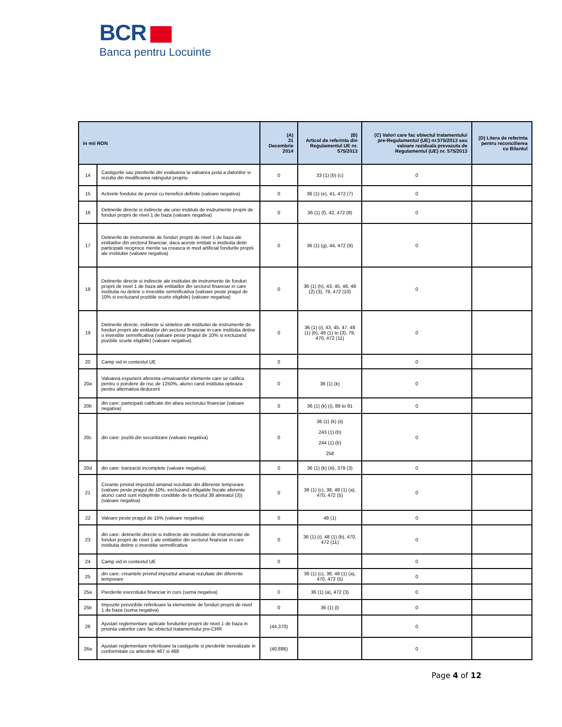BCR
Banca pentru Locuinte
| in mii RON | | (A) 31 Decembrie 2014 | (B) Articol de referinta din Regulamentul UE nr. 575/2013 | (C) Valori care fac obiectul tratamentului pre-Regulamentul (UE) nr.575/2013 sau valoare reziduala prevazuta de Regulamentul (UE) nr. 575/2013 | (D) Litera de referinta pentru reconcilierea cu Bilantul |
| --- | --- | --- | --- | --- | --- |
| 14 | Castigurile sau pierderile din evaluarea la valoarea justa a datoriilor si rezulta din modificarea ratingului propriu | 0 | 33 (1) (b) (c) | 0 | |
| 15 | Activele fondului de pensii cu beneficii definite (valoare negativa) | 0 | 36 (1) (e), 41, 472 (7) | 0 | |
| 16 | Detinerile directe si indirecte ale unei institutii de instrumente proprii de fonduri proprii de nivel 1 de baza (valoare negativa) | 0 | 36 (1) (f), 42, 472 (8) | 0 | |
| 17 | Detinerile de instrumente de fonduri proprii de nivel 1 de baza ale entitatilor din sectorul financiar, daca aceste entitati si institutia detin participatii reciproce menite sa creasca in mod artificial fondurile proprii ale institutiei (valoare negativa) | 0 | 36 (1) (g), 44, 472 (9) | 0 | |
| 18 | Detinerile directe si indirecte ale institutiei de instrumente de fonduri proprii de nivel 1 de baza ale entitatilor din sectorul financiar in care institutia nu detine o investitie semnificativa (valoare peste pragul de 10% si excluzand pozitiile scurte eligibile) (valoare negativa) | 0 | 36 (1) (h), 43, 45, 46, 49 (2) (3), 79, 472 (10) | 0 | |
| 19 | Detinerile directe, indirecte si sintetice ale institutiei de instrumente de fonduri proprii ale entitatilor din sectorul financiar in care institutia detine o investitie semnificativa (valoare peste pragul de 10% si excluzand pozitiile scurte eligibile) (valoare negativa) | 0 | 36 (1) (i), 43, 45, 47, 48 (1) (b), 49 (1) to (3), 79, 470, 472 (11) | 0 | |
| 20 | Camp vid in contextul UE | 0 | | 0 | |
| 20a | Valoarea expunerii aferenta urmatoarelor elemente care se califica pentru o pondere de risc de 1250%, atunci cand institutia opteaza pentru alternativa deducerii | 0 | 36 (1) (k) | 0 | |
| 20b | din care: participatii calificate din afara sectorului financiar (valoare negativa) | 0 | 36 (1) (k) (i), 89 to 91 | 0 | |
| 20c | din care: pozitii din securitizare (valoare negativa) | 0 | 36 (1) (k) (ii) 243 (1) (b) 244 (1) (b) 258 | 0 | |
| 20d | din care: tranzactii incomplete (valoare negativa) | 0 | 36 (1) (k) (iii), 379 (3) | 0 | |
| 21 | Creante privind impozitul amanat rezultate din diferente temporare (valoare peste pragul de 10%, excluzand obligatiile fiscale aferente atunci cand sunt indeplinite conditiile de la rticolul 38 alineatul (3)) (valoare negativa) | 0 | 36 (1) (c), 38, 48 (1) (a), 470, 472 (5) | 0 | |
| 22 | Valoare peste pragul de 15% (valoare negativa) | 0 | 48 (1) | 0 | |
| 23 | din care: detinerile directe si indirecte ale institutiei de instrumente de fonduri proprii de nivel 1 ale entitatilor din sectorul financiar in care institutia detine o investitie semnificativa | 0 | 36 (1) (i), 48 (1) (b), 470, 472 (11) | 0 | |
| 24 | Camp vid in contextul UE | 0 | | 0 | |
| 25 | din care: creantele privind impozitul amanat rezultate din diferente temporare | | 36 (1) (c), 38, 48 (1) (a), 470, 472 (5) | 0 | |
| 25a | Pierderile exercitiului financiar in curs (suma negativa) | 0 | 36 (1) (a), 472 (3) | 0 | |
| 25b | Impozite previzibile referitoare la elementele de fonduri proprii de nivel 1 de baza (suma negativa) | 0 | 36 (1) (l) | 0 | |
| 26 | Ajustari reglementare aplicate fondurilor proprii de nivel 1 de baza in privinta valorilor care fac obiectul tratamentului pre-CRR | (44,370) | | 0 | |
| 26a | Ajustari reglementare referitoare la castigurile si pierderile nerealizate in conformitate cu articolele 467 si 468 | (40,886) | | 0 | |
Page 4 of 12